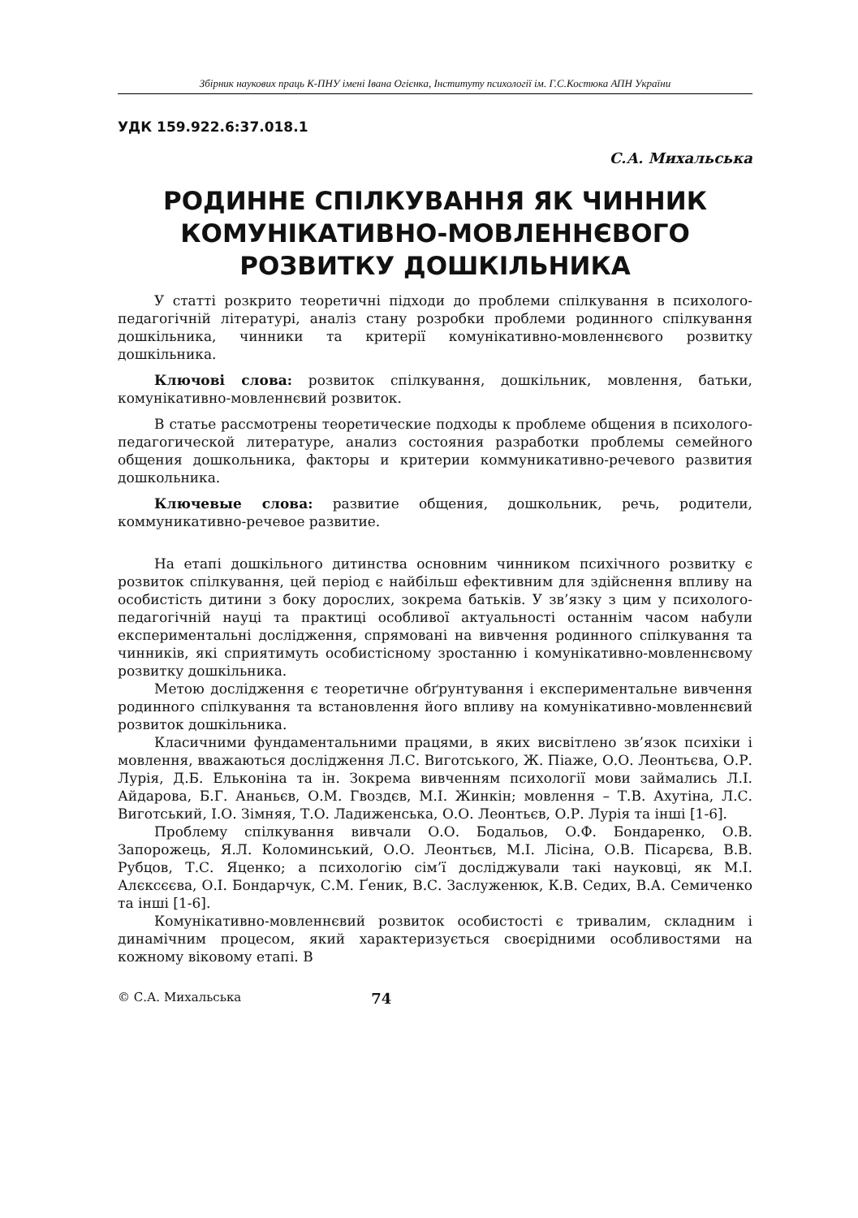Збірник наукових праць К-ПНУ імені Івана Огієнка, Інституту психології ім. Г.С.Костюка АПН України
УДК 159.922.6:37.018.1
С.А. Михальська
РОДИННЕ СПІЛКУВАННЯ ЯК ЧИННИК КОМУНІКАТИВНО-МОВЛЕННЄВОГО РОЗВИТКУ ДОШКІЛЬНИКА
У статті розкрито теоретичні підходи до проблеми спілкування в психолого-педагогічній літературі, аналіз стану розробки проблеми родинного спілкування дошкільника, чинники та критерії комунікативно-мовленнєвого розвитку дошкільника.
Ключові слова: розвиток спілкування, дошкільник, мовлення, батьки, комунікативно-мовленнєвий розвиток.
В статье рассмотрены теоретические подходы к проблеме общения в психолого-педагогической литературе, анализ состояния разработки проблемы семейного общения дошкольника, факторы и критерии коммуникативно-речевого развития дошкольника.
Ключевые слова: развитие общения, дошкольник, речь, родители, коммуникативно-речевое развитие.
На етапі дошкільного дитинства основним чинником психічного розвитку є розвиток спілкування, цей період є найбільш ефективним для здійснення впливу на особистість дитини з боку дорослих, зокрема батьків. У зв’язку з цим у психолого-педагогічній науці та практиці особливої актуальності останнім часом набули експериментальні дослідження, спрямовані на вивчення родинного спілкування та чинників, які сприятимуть особистісному зростанню і комунікативно-мовленнєвому розвитку дошкільника.
Метою дослідження є теоретичне обґрунтування і експериментальне вивчення родинного спілкування та встановлення його впливу на комунікативно-мовленнєвий розвиток дошкільника.
Класичними фундаментальними працями, в яких висвітлено зв’язок психіки і мовлення, вважаються дослідження Л.С. Виготського, Ж. Піаже, О.О. Леонтьєва, О.Р. Лурія, Д.Б. Ельконіна та ін. Зокрема вивченням психології мови займались Л.І. Айдарова, Б.Г. Ананьєв, О.М. Гвоздєв, М.І. Жинкін; мовлення – Т.В. Ахутіна, Л.С. Виготський, І.О. Зімняя, Т.О. Ладиженська, О.О. Леонтьєв, О.Р. Лурія та інші [1-6].
Проблему спілкування вивчали О.О. Бодальов, О.Ф. Бондаренко, О.В. Запорожець, Я.Л. Коломинський, О.О. Леонтьєв, М.І. Лісіна, О.В. Пісарєва, В.В. Рубцов, Т.С. Яценко; а психологію сім’ї досліджували такі науковці, як М.І. Алєксєєва, О.І. Бондарчук, С.М. Ґеник, В.С. Заслуженюк, К.В. Седих, В.А. Семиченко та інші [1-6].
Комунікативно-мовленнєвий розвиток особистості є тривалим, складним і динамічним процесом, який характеризується своєрідними особливостями на кожному віковому етапі. В
© С.А. Михальська 74